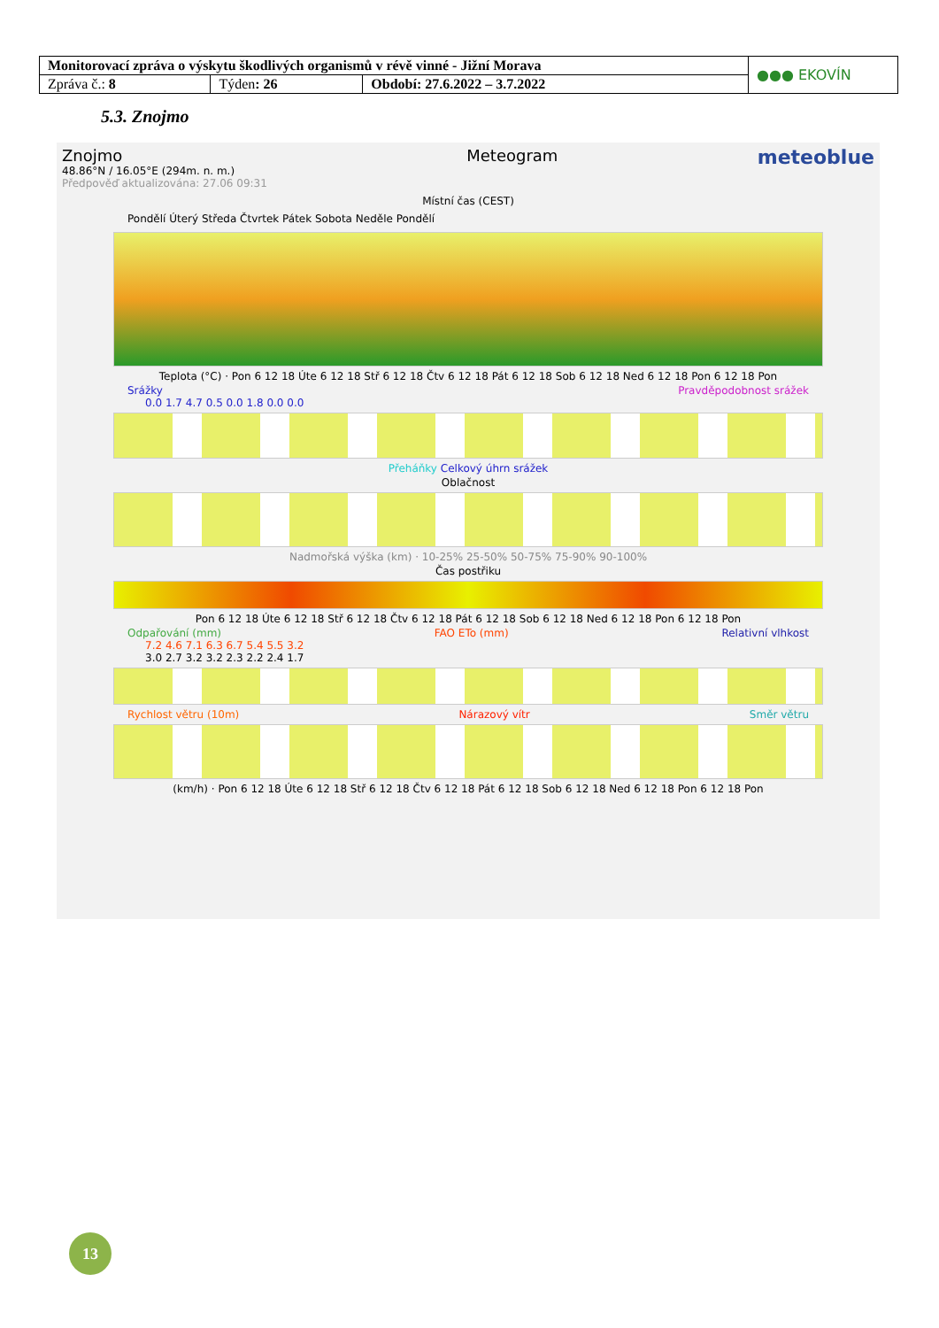| Monitorovací zpráva o výskytu škodlivých organismů v révě vinné - Jižní Morava | | | ●●● EKOVÍN |
| Zpráva č.: 8 | Týden : 26 | Období: 27.6.2022 – 3.7.2022 | |
5.3. Znojmo
Znojmo
48.86°N / 16.05°E (294m. n. m.)
Předpověď aktualizována: 27.06 09:31
Meteogram
meteoblue
Místní čas (CEST)
Pondělí Úterý Středa Čtvrtek Pátek Sobota Neděle Pondělí
Teplota (°C) · Pon 6 12 18 Úte 6 12 18 Stř 6 12 18 Čtv 6 12 18 Pát 6 12 18 Sob 6 12 18 Ned 6 12 18 Pon 6 12 18 Pon
Srážky Pravděpodobnost srážek
0.0 1.7 4.7 0.5 0.0 1.8 0.0 0.0
Přeháňky Celkový úhrn srážek
Oblačnost
Nadmořská výška (km) · 10-25% 25-50% 50-75% 75-90% 90-100%
Čas postřiku
Pon 6 12 18 Úte 6 12 18 Stř 6 12 18 Čtv 6 12 18 Pát 6 12 18 Sob 6 12 18 Ned 6 12 18 Pon 6 12 18 Pon
Odpařování (mm) FAO ETo (mm) Relativní vlhkost
7.2 4.6 7.1 6.3 6.7 5.4 5.5 3.2
3.0 2.7 3.2 3.2 2.3 2.2 2.4 1.7
Rychlost větru (10m) Nárazový vítr Směr větru
(km/h) · Pon 6 12 18 Úte 6 12 18 Stř 6 12 18 Čtv 6 12 18 Pát 6 12 18 Sob 6 12 18 Ned 6 12 18 Pon 6 12 18 Pon
13